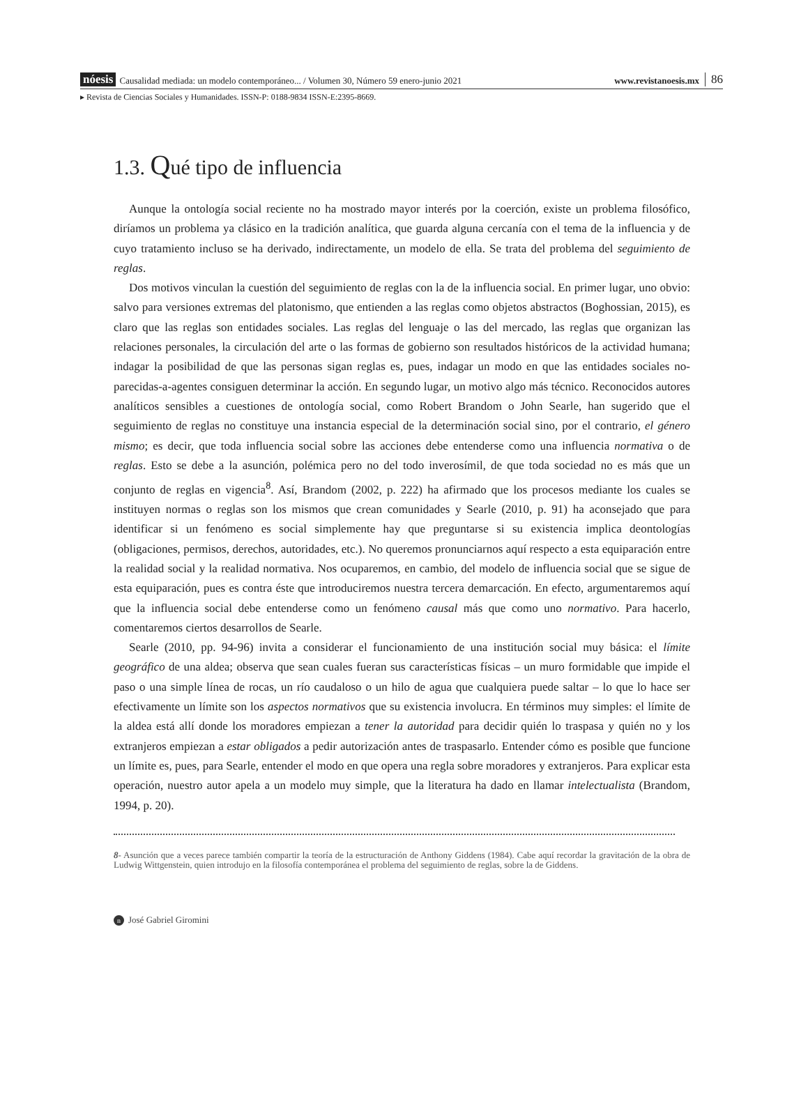nóesis Causalidad mediada: un modelo contemporáneo... / Volumen 30, Número 59 enero-junio 2021 www.revistanoesis.mx 86
▸ Revista de Ciencias Sociales y Humanidades. ISSN-P: 0188-9834 ISSN-E:2395-8669.
1.3. Qué tipo de influencia
Aunque la ontología social reciente no ha mostrado mayor interés por la coerción, existe un problema filosófico, diríamos un problema ya clásico en la tradición analítica, que guarda alguna cercanía con el tema de la influencia y de cuyo tratamiento incluso se ha derivado, indirectamente, un modelo de ella. Se trata del problema del seguimiento de reglas.
Dos motivos vinculan la cuestión del seguimiento de reglas con la de la influencia social. En primer lugar, uno obvio: salvo para versiones extremas del platonismo, que entienden a las reglas como objetos abstractos (Boghossian, 2015), es claro que las reglas son entidades sociales. Las reglas del lenguaje o las del mercado, las reglas que organizan las relaciones personales, la circulación del arte o las formas de gobierno son resultados históricos de la actividad humana; indagar la posibilidad de que las personas sigan reglas es, pues, indagar un modo en que las entidades sociales no-parecidas-a-agentes consiguen determinar la acción. En segundo lugar, un motivo algo más técnico. Reconocidos autores analíticos sensibles a cuestiones de ontología social, como Robert Brandom o John Searle, han sugerido que el seguimiento de reglas no constituye una instancia especial de la determinación social sino, por el contrario, el género mismo; es decir, que toda influencia social sobre las acciones debe entenderse como una influencia normativa o de reglas. Esto se debe a la asunción, polémica pero no del todo inverosímil, de que toda sociedad no es más que un conjunto de reglas en vigencia<sup>8</sup>. Así, Brandom (2002, p. 222) ha afirmado que los procesos mediante los cuales se instituyen normas o reglas son los mismos que crean comunidades y Searle (2010, p. 91) ha aconsejado que para identificar si un fenómeno es social simplemente hay que preguntarse si su existencia implica deontologías (obligaciones, permisos, derechos, autoridades, etc.). No queremos pronunciarnos aquí respecto a esta equiparación entre la realidad social y la realidad normativa. Nos ocuparemos, en cambio, del modelo de influencia social que se sigue de esta equiparación, pues es contra éste que introduciremos nuestra tercera demarcación. En efecto, argumentaremos aquí que la influencia social debe entenderse como un fenómeno causal más que como uno normativo. Para hacerlo, comentaremos ciertos desarrollos de Searle.
Searle (2010, pp. 94-96) invita a considerar el funcionamiento de una institución social muy básica: el límite geográfico de una aldea; observa que sean cuales fueran sus características físicas – un muro formidable que impide el paso o una simple línea de rocas, un río caudaloso o un hilo de agua que cualquiera puede saltar – lo que lo hace ser efectivamente un límite son los aspectos normativos que su existencia involucra. En términos muy simples: el límite de la aldea está allí donde los moradores empiezan a tener la autoridad para decidir quién lo traspasa y quién no y los extranjeros empiezan a estar obligados a pedir autorización antes de traspasarlo. Entender cómo es posible que funcione un límite es, pues, para Searle, entender el modo en que opera una regla sobre moradores y extranjeros. Para explicar esta operación, nuestro autor apela a un modelo muy simple, que la literatura ha dado en llamar intelectualista (Brandom, 1994, p. 20).
8- Asunción que a veces parece también compartir la teoría de la estructuración de Anthony Giddens (1984). Cabe aquí recordar la gravitación de la obra de Ludwig Wittgenstein, quien introdujo en la filosofía contemporánea el problema del seguimiento de reglas, sobre la de Giddens.
n José Gabriel Giromini